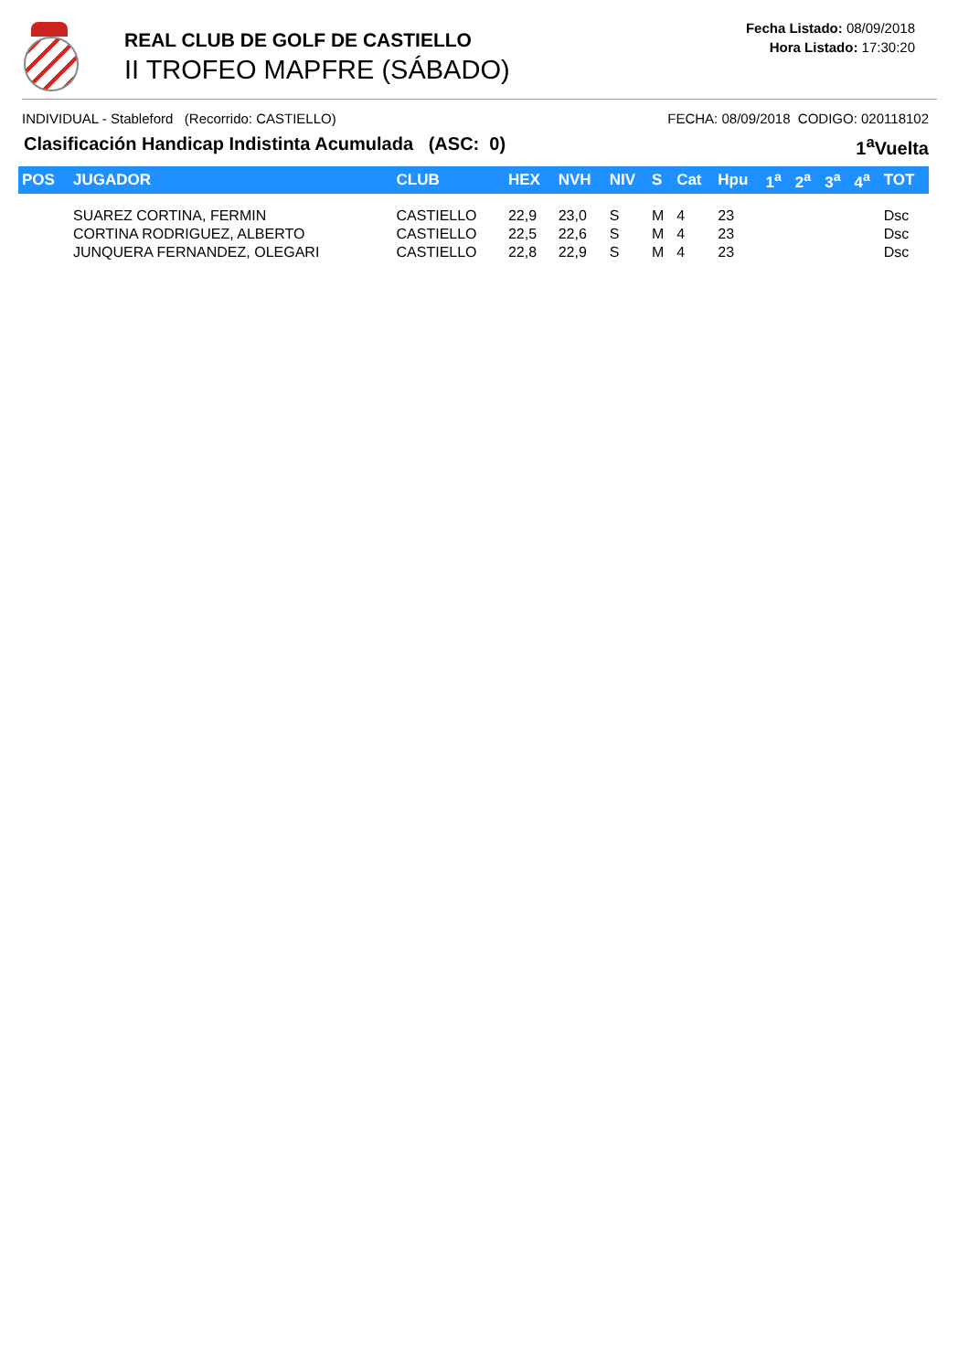REAL CLUB DE GOLF DE CASTIELLO
II TROFEO MAPFRE (SÁBADO)
Fecha Listado: 08/09/2018
Hora Listado: 17:30:20
INDIVIDUAL - Stableford (Recorrido: CASTIELLO) FECHA: 08/09/2018 CODIGO: 020118102
Clasificación Handicap Indistinta Acumulada (ASC: 0) 1<sup>a</sup>Vuelta
| POS | JUGADOR | CLUB | HEX | NVH | NIV | S | Cat | Hpu | 1<sup>a</sup> | 2<sup>a</sup> | 3<sup>a</sup> | 4<sup>a</sup> | TOT |
| --- | --- | --- | --- | --- | --- | --- | --- | --- | --- | --- | --- | --- | --- |
| | SUAREZ CORTINA, FERMIN | CASTIELLO | 22,9 | 23,0 | S | M | 4 | 23 | | | | | Dsc |
| | CORTINA RODRIGUEZ, ALBERTO | CASTIELLO | 22,5 | 22,6 | S | M | 4 | 23 | | | | | Dsc |
| | JUNQUERA FERNANDEZ, OLEGARI | CASTIELLO | 22,8 | 22,9 | S | M | 4 | 23 | | | | | Dsc |